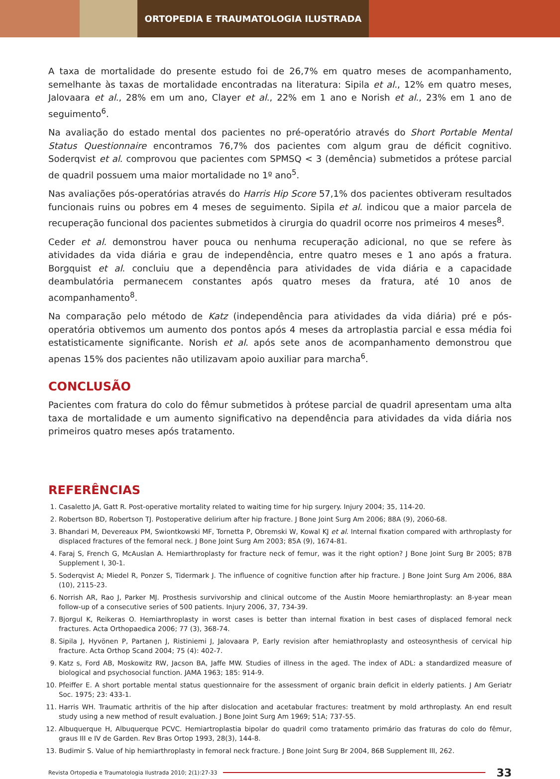ORTOPEDIA E TRAUMATOLOGIA ILUSTRADA
A taxa de mortalidade do presente estudo foi de 26,7% em quatro meses de acompanhamento, semelhante às taxas de mortalidade encontradas na literatura: Sipila et al., 12% em quatro meses, Jalovaara et al., 28% em um ano, Clayer et al., 22% em 1 ano e Norish et al., 23% em 1 ano de seguimento<sup>6</sup>.
Na avaliação do estado mental dos pacientes no pré-operatório através do Short Portable Mental Status Questionnaire encontramos 76,7% dos pacientes com algum grau de déficit cognitivo. Soderqvist et al. comprovou que pacientes com SPMSQ < 3 (demência) submetidos a prótese parcial de quadril possuem uma maior mortalidade no 1º ano<sup>5</sup>.
Nas avaliações pós-operatórias através do Harris Hip Score 57,1% dos pacientes obtiveram resultados funcionais ruins ou pobres em 4 meses de seguimento. Sipila et al. indicou que a maior parcela de recuperação funcional dos pacientes submetidos à cirurgia do quadril ocorre nos primeiros 4 meses<sup>8</sup>.
Ceder et al. demonstrou haver pouca ou nenhuma recuperação adicional, no que se refere às atividades da vida diária e grau de independência, entre quatro meses e 1 ano após a fratura. Borgquist et al. concluiu que a dependência para atividades de vida diária e a capacidade deambulatória permanecem constantes após quatro meses da fratura, até 10 anos de acompanhamento<sup>8</sup>.
Na comparação pelo método de Katz (independência para atividades da vida diária) pré e pós-operatória obtivemos um aumento dos pontos após 4 meses da artroplastia parcial e essa média foi estatisticamente significante. Norish et al. após sete anos de acompanhamento demonstrou que apenas 15% dos pacientes não utilizavam apoio auxiliar para marcha<sup>6</sup>.
CONCLUSÃO
Pacientes com fratura do colo do fêmur submetidos à prótese parcial de quadril apresentam uma alta taxa de mortalidade e um aumento significativo na dependência para atividades da vida diária nos primeiros quatro meses após tratamento.
REFERÊNCIAS
1. Casaletto JA, Gatt R. Post-operative mortality related to waiting time for hip surgery. Injury 2004; 35, 114-20.
2. Robertson BD, Robertson TJ. Postoperative delirium after hip fracture. J Bone Joint Surg Am 2006; 88A (9), 2060-68.
3. Bhandari M, Devereaux PM, Swiontkowski MF, Tornetta P, Obremski W, Kowal KJ et al. Internal fixation compared with arthroplasty for displaced fractures of the femoral neck. J Bone Joint Surg Am 2003; 85A (9), 1674-81.
4. Faraj S, French G, McAuslan A. Hemiarthroplasty for fracture neck of femur, was it the right option? J Bone Joint Surg Br 2005; 87B Supplement I, 30-1.
5. Soderqvist A; Miedel R, Ponzer S, Tidermark J. The influence of cognitive function after hip fracture. J Bone Joint Surg Am 2006, 88A (10), 2115-23.
6. Norrish AR, Rao J, Parker MJ. Prosthesis survivorship and clinical outcome of the Austin Moore hemiarthroplasty: an 8-year mean follow-up of a consecutive series of 500 patients. Injury 2006, 37, 734-39.
7. Bjorgul K, Reikeras O. Hemiarthroplasty in worst cases is better than internal fixation in best cases of displaced femoral neck fractures. Acta Orthopaedica 2006; 77 (3), 368-74.
8. Sipila J, Hyvönen P, Partanen J, Ristiniemi J, Jalovaara P, Early revision after hemiathroplasty and osteosynthesis of cervical hip fracture. Acta Orthop Scand 2004; 75 (4): 402-7.
9. Katz s, Ford AB, Moskowitz RW, Jacson BA, Jaffe MW. Studies of illness in the aged. The index of ADL: a standardized measure of biological and psychosocial function. JAMA 1963; 185: 914-9.
10. Pfeiffer E. A short portable mental status questionnaire for the assessment of organic brain deficit in elderly patients. J Am Geriatr Soc. 1975; 23: 433-1.
11. Harris WH. Traumatic arthritis of the hip after dislocation and acetabular fractures: treatment by mold arthroplasty. An end result study using a new method of result evaluation. J Bone Joint Surg Am 1969; 51A; 737-55.
12. Albuquerque H, Albuquerque PCVC. Hemiartroplastia bipolar do quadril como tratamento primário das fraturas do colo do fêmur, graus III e IV de Garden. Rev Bras Ortop 1993, 28(3), 144-8.
13. Budimir S. Value of hip hemiarthroplasty in femoral neck fracture. J Bone Joint Surg Br 2004, 86B Supplement III, 262.
Revista Ortopedia e Traumatologia Ilustrada 2010; 2(1):27-33 33